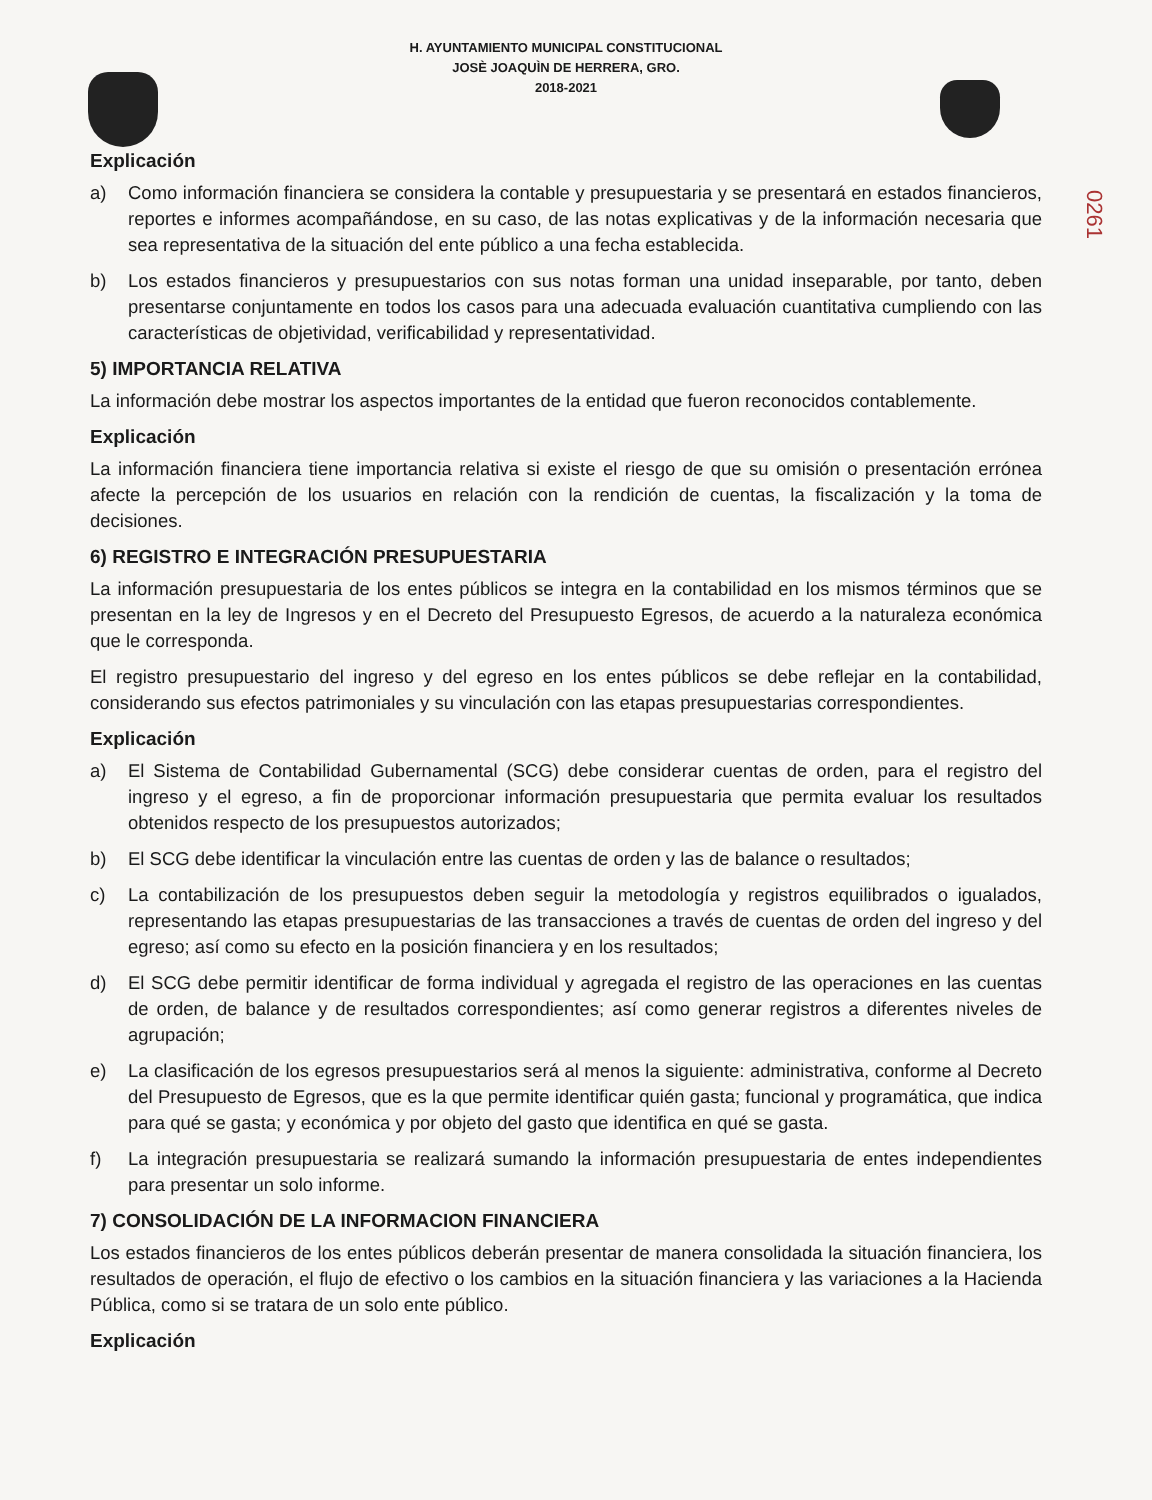H. AYUNTAMIENTO MUNICIPAL CONSTITUCIONAL
JOSÈ JOAQUÌN DE HERRERA, GRO.
2018-2021
0261
Explicación
a) Como información financiera se considera la contable y presupuestaria y se presentará en estados financieros, reportes e informes acompañándose, en su caso, de las notas explicativas y de la información necesaria que sea representativa de la situación del ente público a una fecha establecida.
b) Los estados financieros y presupuestarios con sus notas forman una unidad inseparable, por tanto, deben presentarse conjuntamente en todos los casos para una adecuada evaluación cuantitativa cumpliendo con las características de objetividad, verificabilidad y representatividad.
5) IMPORTANCIA RELATIVA
La información debe mostrar los aspectos importantes de la entidad que fueron reconocidos contablemente.
Explicación
La información financiera tiene importancia relativa si existe el riesgo de que su omisión o presentación errónea afecte la percepción de los usuarios en relación con la rendición de cuentas, la fiscalización y la toma de decisiones.
6) REGISTRO E INTEGRACIÓN PRESUPUESTARIA
La información presupuestaria de los entes públicos se integra en la contabilidad en los mismos términos que se presentan en la ley de Ingresos y en el Decreto del Presupuesto Egresos, de acuerdo a la naturaleza económica que le corresponda.
El registro presupuestario del ingreso y del egreso en los entes públicos se debe reflejar en la contabilidad, considerando sus efectos patrimoniales y su vinculación con las etapas presupuestarias correspondientes.
Explicación
a) El Sistema de Contabilidad Gubernamental (SCG) debe considerar cuentas de orden, para el registro del ingreso y el egreso, a fin de proporcionar información presupuestaria que permita evaluar los resultados obtenidos respecto de los presupuestos autorizados;
b) El SCG debe identificar la vinculación entre las cuentas de orden y las de balance o resultados;
c) La contabilización de los presupuestos deben seguir la metodología y registros equilibrados o igualados, representando las etapas presupuestarias de las transacciones a través de cuentas de orden del ingreso y del egreso; así como su efecto en la posición financiera y en los resultados;
d) El SCG debe permitir identificar de forma individual y agregada el registro de las operaciones en las cuentas de orden, de balance y de resultados correspondientes; así como generar registros a diferentes niveles de agrupación;
e) La clasificación de los egresos presupuestarios será al menos la siguiente: administrativa, conforme al Decreto del Presupuesto de Egresos, que es la que permite identificar quién gasta; funcional y programática, que indica para qué se gasta; y económica y por objeto del gasto que identifica en qué se gasta.
f) La integración presupuestaria se realizará sumando la información presupuestaria de entes independientes para presentar un solo informe.
7) CONSOLIDACIÓN DE LA INFORMACION FINANCIERA
Los estados financieros de los entes públicos deberán presentar de manera consolidada la situación financiera, los resultados de operación, el flujo de efectivo o los cambios en la situación financiera y las variaciones a la Hacienda Pública, como si se tratara de un solo ente público.
Explicación